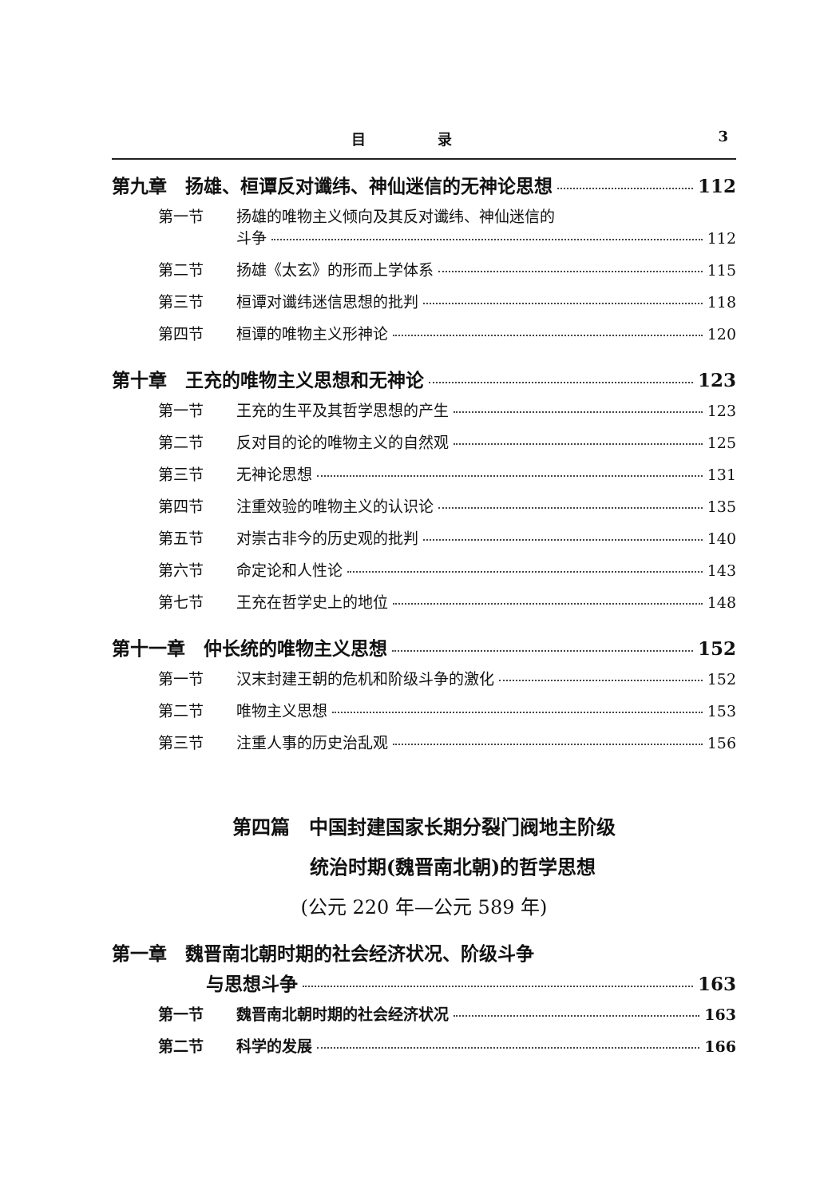目　　　　　录 3
第九章　扬雄、桓谭反对谶纬、神仙迷信的无神论思想 112
第一节 扬雄的唯物主义倾向及其反对谶纬、神仙迷信的
斗争 112
第二节 扬雄《太玄》的形而上学体系 115
第三节 桓谭对谶纬迷信思想的批判 118
第四节 桓谭的唯物主义形神论 120
第十章　王充的唯物主义思想和无神论 123
第一节 王充的生平及其哲学思想的产生 123
第二节 反对目的论的唯物主义的自然观 125
第三节 无神论思想 131
第四节 注重效验的唯物主义的认识论 135
第五节 对崇古非今的历史观的批判 140
第六节 命定论和人性论 143
第七节 王充在哲学史上的地位 148
第十一章　仲长统的唯物主义思想 152
第一节 汉末封建王朝的危机和阶级斗争的激化 152
第二节 唯物主义思想 153
第三节 注重人事的历史治乱观 156
第四篇　中国封建国家长期分裂门阀地主阶级
　　　统治时期(魏晋南北朝)的哲学思想
(公元 220 年—公元 589 年)
第一章　魏晋南北朝时期的社会经济状况、阶级斗争
与思想斗争 163
第一节 魏晋南北朝时期的社会经济状况 163
第二节 科学的发展 166